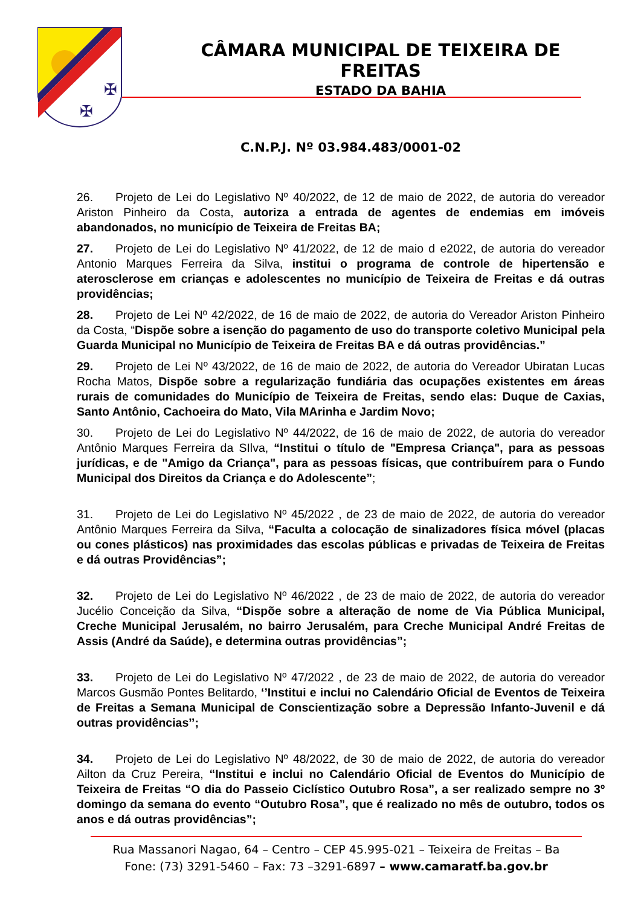✠
✠
CÂMARA MUNICIPAL DE TEIXEIRA DE FREITAS
ESTADO DA BAHIA
C.N.P.J. Nº 03.984.483/0001-02
26. Projeto de Lei do Legislativo Nº 40/2022, de 12 de maio de 2022, de autoria do vereador Ariston Pinheiro da Costa, autoriza a entrada de agentes de endemias em imóveis abandonados, no município de Teixeira de Freitas BA;
27. Projeto de Lei do Legislativo Nº 41/2022, de 12 de maio d e2022, de autoria do vereador Antonio Marques Ferreira da Silva, institui o programa de controle de hipertensão e aterosclerose em crianças e adolescentes no município de Teixeira de Freitas e dá outras providências;
28. Projeto de Lei Nº 42/2022, de 16 de maio de 2022, de autoria do Vereador Ariston Pinheiro da Costa, “Dispõe sobre a isenção do pagamento de uso do transporte coletivo Municipal pela Guarda Municipal no Município de Teixeira de Freitas BA e dá outras providências.”
29. Projeto de Lei Nº 43/2022, de 16 de maio de 2022, de autoria do Vereador Ubiratan Lucas Rocha Matos, Dispõe sobre a regularização fundiária das ocupações existentes em áreas rurais de comunidades do Município de Teixeira de Freitas, sendo elas: Duque de Caxias, Santo Antônio, Cachoeira do Mato, Vila MArinha e Jardim Novo;
30. Projeto de Lei do Legislativo Nº 44/2022, de 16 de maio de 2022, de autoria do vereador Antônio Marques Ferreira da SIlva, “Institui o título de "Empresa Criança", para as pessoas jurídicas, e de "Amigo da Criança", para as pessoas físicas, que contribuírem para o Fundo Municipal dos Direitos da Criança e do Adolescente”;
31. Projeto de Lei do Legislativo Nº 45/2022 , de 23 de maio de 2022, de autoria do vereador Antônio Marques Ferreira da Silva, “Faculta a colocação de sinalizadores física móvel (placas ou cones plásticos) nas proximidades das escolas públicas e privadas de Teixeira de Freitas e dá outras Providências”;
32. Projeto de Lei do Legislativo Nº 46/2022 , de 23 de maio de 2022, de autoria do vereador Jucélio Conceição da Silva, “Dispõe sobre a alteração de nome de Via Pública Municipal, Creche Municipal Jerusalém, no bairro Jerusalém, para Creche Municipal André Freitas de Assis (André da Saúde), e determina outras providências”;
33. Projeto de Lei do Legislativo Nº 47/2022 , de 23 de maio de 2022, de autoria do vereador Marcos Gusmão Pontes Belitardo, ‘’Institui e inclui no Calendário Oficial de Eventos de Teixeira de Freitas a Semana Municipal de Conscientização sobre a Depressão Infanto-Juvenil e dá outras providências’’;
34. Projeto de Lei do Legislativo Nº 48/2022, de 30 de maio de 2022, de autoria do vereador Ailton da Cruz Pereira, “Institui e inclui no Calendário Oficial de Eventos do Município de Teixeira de Freitas “O dia do Passeio Ciclístico Outubro Rosa”, a ser realizado sempre no 3º domingo da semana do evento “Outubro Rosa”, que é realizado no mês de outubro, todos os anos e dá outras providências”;
Rua Massanori Nagao, 64 – Centro – CEP 45.995-021 – Teixeira de Freitas – Ba
Fone: (73) 3291-5460 – Fax: 73 –3291-6897 – www.camaratf.ba.gov.br